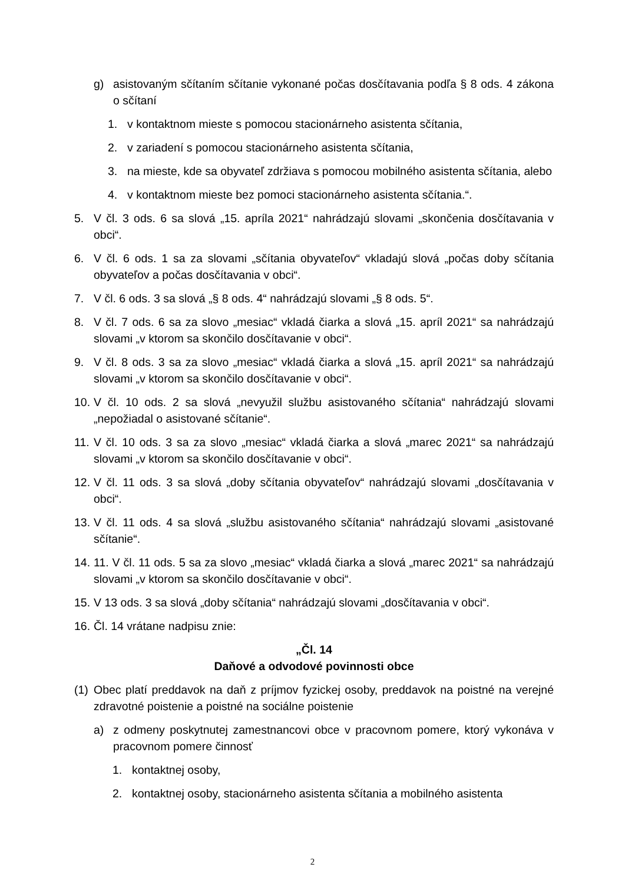g) asistovaným sčítaním sčítanie vykonané počas dosčítavania podľa § 8 ods. 4 zákona o sčítaní
1. v kontaktnom mieste s pomocou stacionárneho asistenta sčítania,
2. v zariadení s pomocou stacionárneho asistenta sčítania,
3. na mieste, kde sa obyvateľ zdržiava s pomocou mobilného asistenta sčítania, alebo
4. v kontaktnom mieste bez pomoci stacionárneho asistenta sčítania.“.
5. V čl. 3 ods. 6 sa slová „15. apríla 2021“ nahrádzajú slovami „skončenia dosčítavania v obci“.
6. V čl. 6 ods. 1 sa za slovami „sčítania obyvateľov“ vkladajú slová „počas doby sčítania obyvateľov a počas dosčítavania v obci“.
7. V čl. 6 ods. 3 sa slová „§ 8 ods. 4“ nahrádzajú slovami „§ 8 ods. 5“.
8. V čl. 7 ods. 6 sa za slovo „mesiac“ vkladá čiarka a slová „15. apríl 2021“ sa nahrádzajú slovami „v ktorom sa skončilo dosčítavanie v obci“.
9. V čl. 8 ods. 3 sa za slovo „mesiac“ vkladá čiarka a slová „15. apríl 2021“ sa nahrádzajú slovami „v ktorom sa skončilo dosčítavanie v obci“.
10. V čl. 10 ods. 2 sa slová „nevyužil službu asistovaného sčítania“ nahrádzajú slovami „nepožiadal o asistované sčítanie“.
11. V čl. 10 ods. 3 sa za slovo „mesiac“ vkladá čiarka a slová „marec 2021“ sa nahrádzajú slovami „v ktorom sa skončilo dosčítavanie v obci“.
12. V čl. 11 ods. 3 sa slová „doby sčítania obyvateľov“ nahrádzajú slovami „dosčítavania v obci“.
13. V čl. 11 ods. 4 sa slová „službu asistovaného sčítania“ nahrádzajú slovami „asistované sčítanie“.
14. 11. V čl. 11 ods. 5 sa za slovo „mesiac“ vkladá čiarka a slová „marec 2021“ sa nahrádzajú slovami „v ktorom sa skončilo dosčítavanie v obci“.
15. V 13 ods. 3 sa slová „doby sčítania“ nahrádzajú slovami „dosčítavania v obci“.
16. Čl. 14 vrátane nadpisu znie:
„Čl. 14
Daňové a odvodové povinnosti obce
(1) Obec platí preddavok na daň z príjmov fyzickej osoby, preddavok na poistné na verejné zdravotné poistenie a poistné na sociálne poistenie
a) z odmeny poskytnutej zamestnancovi obce v pracovnom pomere, ktorý vykonáva v pracovnom pomere činnosť
1. kontaktnej osoby,
2. kontaktnej osoby, stacionárneho asistenta sčítania a mobilného asistenta
2